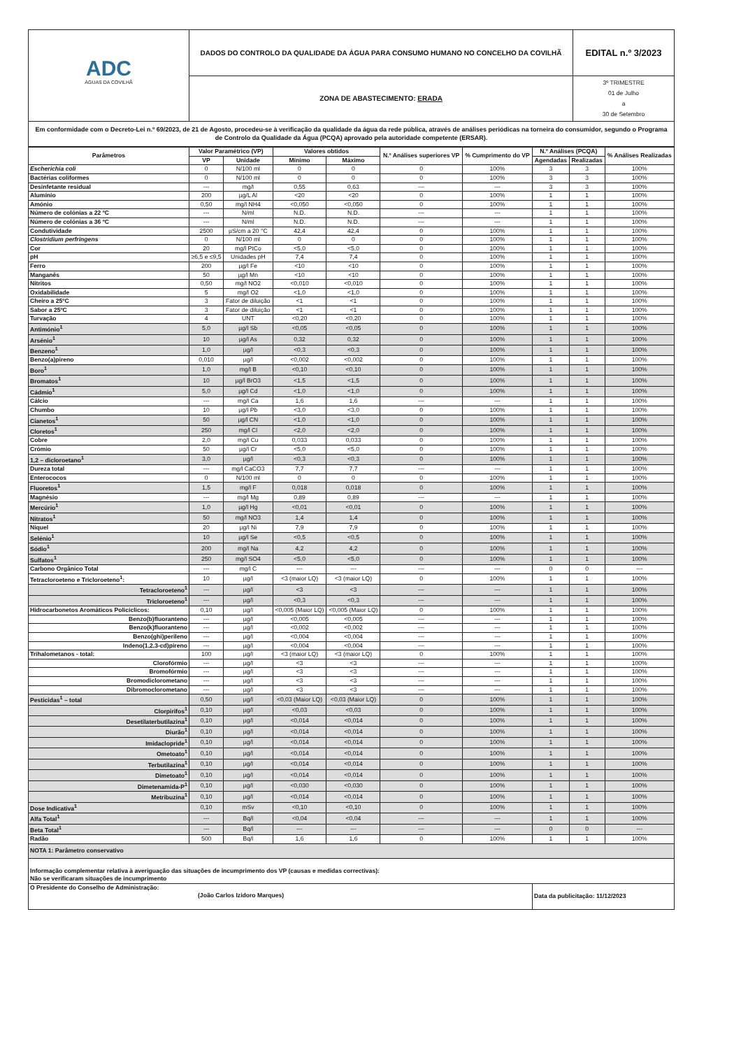| ADC ÁGUAS DA COVILHÃ | DADOS DO CONTROLO DA QUALIDADE DA ÁGUA PARA CONSUMO HUMANO NO CONCELHO DA COVILHÃ | EDITAL n.º 3/2023 |
| | ZONA DE ABASTECIMENTO: ERADA | 3º TRIMESTRE 01 de Julho a 30 de Setembro |
| Em conformidade com o Decreto-Lei n.º 69/2023, de 21 de Agosto, procedeu-se à verificação da qualidade da água da rede pública, através de análises periódicas na torneira do consumidor, segundo o Programa de Controlo da Qualidade da Água (PCQA) aprovado pela autoridade competente (ERSAR). | | |
| Parâmetros | Valor Paramétrico (VP) | | Valores obtidos | | N.º Análises superiores VP | % Cumprimento do VP | N.º Análises (PCQA) | | % Análises Realizadas |
| --- | --- | --- | --- | --- | --- | --- | --- | --- | --- |
| | VP | Unidade | Mínimo | Máximo | | | Agendadas | Realizadas | |
| Escherichia coli | 0 | N/100 ml | 0 | 0 | 0 | 100% | 3 | 3 | 100% |
| Bactérias coliformes | 0 | N/100 ml | 0 | 0 | 0 | 100% | 3 | 3 | 100% |
| Desinfetante residual | --- | mg/l | 0,55 | 0,63 | --- | --- | 3 | 3 | 100% |
| Alumínio | 200 | µg/L Al | <20 | <20 | 0 | 100% | 1 | 1 | 100% |
| Amónio | 0,50 | mg/l NH4 | <0,050 | <0,050 | 0 | 100% | 1 | 1 | 100% |
| Número de colónias a 22 ºC | --- | N/ml | N.D. | N.D. | --- | --- | 1 | 1 | 100% |
| Número de colónias a 36 ºC | --- | N/ml | N.D. | N.D. | --- | --- | 1 | 1 | 100% |
| Condutividade | 2500 | µS/cm a 20 °C | 42,4 | 42,4 | 0 | 100% | 1 | 1 | 100% |
| Clostridium perfringens | 0 | N/100 ml | 0 | 0 | 0 | 100% | 1 | 1 | 100% |
| Cor | 20 | mg/l PtCo | <5,0 | <5,0 | 0 | 100% | 1 | 1 | 100% |
| pH | ≥6,5 e ≤9,5 | Unidades pH | 7,4 | 7,4 | 0 | 100% | 1 | 1 | 100% |
| Ferro | 200 | µg/l Fe | <10 | <10 | 0 | 100% | 1 | 1 | 100% |
| Manganês | 50 | µg/l Mn | <10 | <10 | 0 | 100% | 1 | 1 | 100% |
| Nitritos | 0,50 | mg/l NO2 | <0,010 | <0,010 | 0 | 100% | 1 | 1 | 100% |
| Oxidabilidade | 5 | mg/l O2 | <1,0 | <1,0 | 0 | 100% | 1 | 1 | 100% |
| Cheiro a 25ºC | 3 | Fator de diluição | <1 | <1 | 0 | 100% | 1 | 1 | 100% |
| Sabor a 25ºC | 3 | Fator de diluição | <1 | <1 | 0 | 100% | 1 | 1 | 100% |
| Turvação | 4 | UNT | <0,20 | <0,20 | 0 | 100% | 1 | 1 | 100% |
| Antimónio<sup>1</sup> | 5,0 | µg/l Sb | <0,05 | <0,05 | 0 | 100% | 1 | 1 | 100% |
| Arsénio<sup>1</sup> | 10 | µg/l As | 0,32 | 0,32 | 0 | 100% | 1 | 1 | 100% |
| Benzeno<sup>1</sup> | 1,0 | µg/l | <0,3 | <0,3 | 0 | 100% | 1 | 1 | 100% |
| Benzo(a)pireno | 0,010 | µg/l | <0,002 | <0,002 | 0 | 100% | 1 | 1 | 100% |
| Boro<sup>1</sup> | 1,0 | mg/l B | <0,10 | <0,10 | 0 | 100% | 1 | 1 | 100% |
| Bromatos<sup>1</sup> | 10 | µg/l BrO3 | <1,5 | <1,5 | 0 | 100% | 1 | 1 | 100% |
| Cádmio<sup>1</sup> | 5,0 | µg/l Cd | <1,0 | <1,0 | 0 | 100% | 1 | 1 | 100% |
| Cálcio | --- | mg/l Ca | 1,6 | 1,6 | --- | --- | 1 | 1 | 100% |
| Chumbo | 10 | µg/l Pb | <3,0 | <3,0 | 0 | 100% | 1 | 1 | 100% |
| Cianetos<sup>1</sup> | 50 | µg/l CN | <1,0 | <1,0 | 0 | 100% | 1 | 1 | 100% |
| Cloretos<sup>1</sup> | 250 | mg/l Cl | <2,0 | <2,0 | 0 | 100% | 1 | 1 | 100% |
| Cobre | 2,0 | mg/l Cu | 0,033 | 0,033 | 0 | 100% | 1 | 1 | 100% |
| Crómio | 50 | µg/l Cr | <5,0 | <5,0 | 0 | 100% | 1 | 1 | 100% |
| 1,2 – dicloroetano<sup>1</sup> | 3,0 | µg/l | <0,3 | <0,3 | 0 | 100% | 1 | 1 | 100% |
| Dureza total | --- | mg/l CaCO3 | 7,7 | 7,7 | --- | --- | 1 | 1 | 100% |
| Enterococos | 0 | N/100 ml | 0 | 0 | 0 | 100% | 1 | 1 | 100% |
| Fluoretos<sup>1</sup> | 1,5 | mg/l F | 0,018 | 0,018 | 0 | 100% | 1 | 1 | 100% |
| Magnésio | --- | mg/l Mg | 0,89 | 0,89 | --- | --- | 1 | 1 | 100% |
| Mercúrio<sup>1</sup> | 1,0 | µg/l Hg | <0,01 | <0,01 | 0 | 100% | 1 | 1 | 100% |
| Nitratos<sup>1</sup> | 50 | mg/l NO3 | 1,4 | 1,4 | 0 | 100% | 1 | 1 | 100% |
| Níquel | 20 | µg/l Ni | 7,9 | 7,9 | 0 | 100% | 1 | 1 | 100% |
| Selénio<sup>1</sup> | 10 | µg/l Se | <0,5 | <0,5 | 0 | 100% | 1 | 1 | 100% |
| Sódio<sup>1</sup> | 200 | mg/l Na | 4,2 | 4,2 | 0 | 100% | 1 | 1 | 100% |
| Sulfatos<sup>1</sup> | 250 | mg/l SO4 | <5,0 | <5,0 | 0 | 100% | 1 | 1 | 100% |
| Carbono Orgânico Total | --- | mg/l C | --- | --- | --- | --- | 0 | 0 | --- |
| Tetracloroeteno e Tricloroeteno<sup>1</sup>: | 10 | µg/l | <3 (maior LQ) | <3 (maior LQ) | 0 | 100% | 1 | 1 | 100% |
| Tetracloroeteno<sup>1</sup> | --- | µg/l | <3 | <3 | --- | --- | 1 | 1 | 100% |
| Tricloroeteno<sup>1</sup> | --- | µg/l | <0,3 | <0,3 | --- | --- | 1 | 1 | 100% |
| Hidrocarbonetos Aromáticos Policíclicos: | 0,10 | µg/l | <0,005 (Maior LQ) | <0,005 (Maior LQ) | 0 | 100% | 1 | 1 | 100% |
| Benzo(b)fluoranteno | --- | µg/l | <0,005 | <0,005 | --- | --- | 1 | 1 | 100% |
| Benzo(k)fluoranteno | --- | µg/l | <0,002 | <0,002 | --- | --- | 1 | 1 | 100% |
| Benzo(ghi)perileno | --- | µg/l | <0,004 | <0,004 | --- | --- | 1 | 1 | 100% |
| Indeno(1,2,3-cd)pireno | --- | µg/l | <0,004 | <0,004 | --- | --- | 1 | 1 | 100% |
| Trihalometanos - total: | 100 | µg/l | <3 (maior LQ) | <3 (maior LQ) | 0 | 100% | 1 | 1 | 100% |
| Clorofórmio | --- | µg/l | <3 | <3 | --- | --- | 1 | 1 | 100% |
| Bromofórmio | --- | µg/l | <3 | <3 | --- | --- | 1 | 1 | 100% |
| Bromodiclorometano | --- | µg/l | <3 | <3 | --- | --- | 1 | 1 | 100% |
| Dibromoclorometano | --- | µg/l | <3 | <3 | --- | --- | 1 | 1 | 100% |
| Pesticidas<sup>1</sup> – total | 0,50 | µg/l | <0,03 (Maior LQ) | <0,03 (Maior LQ) | 0 | 100% | 1 | 1 | 100% |
| Clorpirifos<sup>1</sup> | 0,10 | µg/l | <0,03 | <0,03 | 0 | 100% | 1 | 1 | 100% |
| Desetilaterbutilazina<sup>1</sup> | 0,10 | µg/l | <0,014 | <0,014 | 0 | 100% | 1 | 1 | 100% |
| Diurão<sup>1</sup> | 0,10 | µg/l | <0,014 | <0,014 | 0 | 100% | 1 | 1 | 100% |
| Imidaclopride<sup>1</sup> | 0,10 | µg/l | <0,014 | <0,014 | 0 | 100% | 1 | 1 | 100% |
| Ometoato<sup>1</sup> | 0,10 | µg/l | <0,014 | <0,014 | 0 | 100% | 1 | 1 | 100% |
| Terbutilazina<sup>1</sup> | 0,10 | µg/l | <0,014 | <0,014 | 0 | 100% | 1 | 1 | 100% |
| Dimetoato<sup>1</sup> | 0,10 | µg/l | <0,014 | <0,014 | 0 | 100% | 1 | 1 | 100% |
| Dimetenamida-P<sup>1</sup> | 0,10 | µg/l | <0,030 | <0,030 | 0 | 100% | 1 | 1 | 100% |
| Metribuzina<sup>1</sup> | 0,10 | µg/l | <0,014 | <0,014 | 0 | 100% | 1 | 1 | 100% |
| Dose Indicativa<sup>1</sup> | 0,10 | mSv | <0,10 | <0,10 | 0 | 100% | 1 | 1 | 100% |
| Alfa Total<sup>1</sup> | --- | Bq/l | <0,04 | <0,04 | --- | --- | 1 | 1 | 100% |
| Beta Total<sup>1</sup> | --- | Bq/l | --- | --- | --- | --- | 0 | 0 | --- |
| Radão | 500 | Bq/l | 1,6 | 1,6 | 0 | 100% | 1 | 1 | 100% |
| NOTA 1: Parâmetro conservativo | | | | | | | | | |
| Informação complementar relativa à averiguação das situações de incumprimento dos VP (causas e medidas correctivas): Não se verificaram situações de incumprimento | | | | | | | | | |
| O Presidente do Conselho de Administração: (João Carlos Izidoro Marques) | | | | | | | Data da publicitação: 11/12/2023 | | |